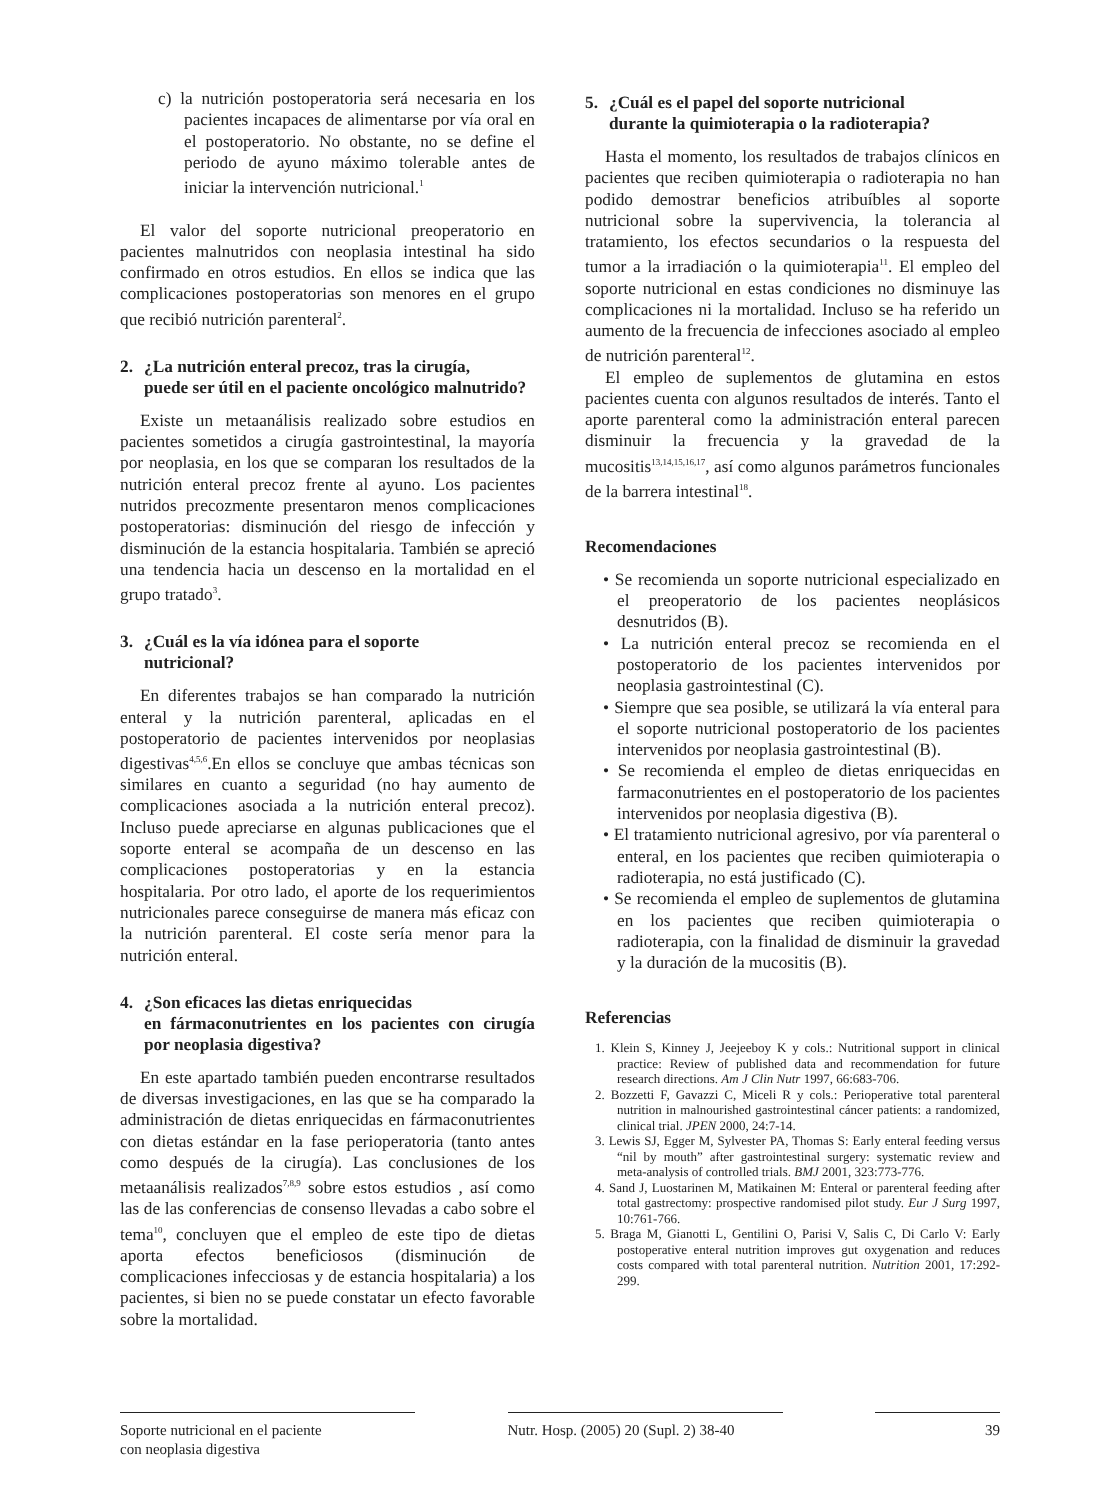c) la nutrición postoperatoria será necesaria en los pacientes incapaces de alimentarse por vía oral en el postoperatorio. No obstante, no se define el periodo de ayuno máximo tolerable antes de iniciar la intervención nutricional.<sup>1</sup>
El valor del soporte nutricional preoperatorio en pacientes malnutridos con neoplasia intestinal ha sido confirmado en otros estudios. En ellos se indica que las complicaciones postoperatorias son menores en el grupo que recibió nutrición parenteral<sup>2</sup>.
2. ¿La nutrición enteral precoz, tras la cirugía,
puede ser útil en el paciente oncológico malnutrido?
Existe un metaanálisis realizado sobre estudios en pacientes sometidos a cirugía gastrointestinal, la mayoría por neoplasia, en los que se comparan los resultados de la nutrición enteral precoz frente al ayuno. Los pacientes nutridos precozmente presentaron menos complicaciones postoperatorias: disminución del riesgo de infección y disminución de la estancia hospitalaria. También se apreció una tendencia hacia un descenso en la mortalidad en el grupo tratado<sup>3</sup>.
3. ¿Cuál es la vía idónea para el soporte
nutricional?
En diferentes trabajos se han comparado la nutrición enteral y la nutrición parenteral, aplicadas en el postoperatorio de pacientes intervenidos por neoplasias digestivas<sup>4,5,6</sup>.En ellos se concluye que ambas técnicas son similares en cuanto a seguridad (no hay aumento de complicaciones asociada a la nutrición enteral precoz). Incluso puede apreciarse en algunas publicaciones que el soporte enteral se acompaña de un descenso en las complicaciones postoperatorias y en la estancia hospitalaria. Por otro lado, el aporte de los requerimientos nutricionales parece conseguirse de manera más eficaz con la nutrición parenteral. El coste sería menor para la nutrición enteral.
4. ¿Son eficaces las dietas enriquecidas
en fármaconutrientes en los pacientes con cirugía por neoplasia digestiva?
En este apartado también pueden encontrarse resultados de diversas investigaciones, en las que se ha comparado la administración de dietas enriquecidas en fármaconutrientes con dietas estándar en la fase perioperatoria (tanto antes como después de la cirugía). Las conclusiones de los metaanálisis realizados<sup>7,8,9</sup> sobre estos estudios , así como las de las conferencias de consenso llevadas a cabo sobre el tema<sup>10</sup>, concluyen que el empleo de este tipo de dietas aporta efectos beneficiosos (disminución de complicaciones infecciosas y de estancia hospitalaria) a los pacientes, si bien no se puede constatar un efecto favorable sobre la mortalidad.
5. ¿Cuál es el papel del soporte nutricional
durante la quimioterapia o la radioterapia?
Hasta el momento, los resultados de trabajos clínicos en pacientes que reciben quimioterapia o radioterapia no han podido demostrar beneficios atribuíbles al soporte nutricional sobre la supervivencia, la tolerancia al tratamiento, los efectos secundarios o la respuesta del tumor a la irradiación o la quimioterapia<sup>11</sup>. El empleo del soporte nutricional en estas condiciones no disminuye las complicaciones ni la mortalidad. Incluso se ha referido un aumento de la frecuencia de infecciones asociado al empleo de nutrición parenteral<sup>12</sup>.
El empleo de suplementos de glutamina en estos pacientes cuenta con algunos resultados de interés. Tanto el aporte parenteral como la administración enteral parecen disminuir la frecuencia y la gravedad de la mucositis<sup>13,14,15,16,17</sup>, así como algunos parámetros funcionales de la barrera intestinal<sup>18</sup>.
Recomendaciones
• Se recomienda un soporte nutricional especializado en el preoperatorio de los pacientes neoplásicos desnutridos (B).
• La nutrición enteral precoz se recomienda en el postoperatorio de los pacientes intervenidos por neoplasia gastrointestinal (C).
• Siempre que sea posible, se utilizará la vía enteral para el soporte nutricional postoperatorio de los pacientes intervenidos por neoplasia gastrointestinal (B).
• Se recomienda el empleo de dietas enriquecidas en farmaconutrientes en el postoperatorio de los pacientes intervenidos por neoplasia digestiva (B).
• El tratamiento nutricional agresivo, por vía parenteral o enteral, en los pacientes que reciben quimioterapia o radioterapia, no está justificado (C).
• Se recomienda el empleo de suplementos de glutamina en los pacientes que reciben quimioterapia o radioterapia, con la finalidad de disminuir la gravedad y la duración de la mucositis (B).
Referencias
1. Klein S, Kinney J, Jeejeeboy K y cols.: Nutritional support in clinical practice: Review of published data and recommendation for future research directions. Am J Clin Nutr 1997, 66:683-706.
2. Bozzetti F, Gavazzi C, Miceli R y cols.: Perioperative total parenteral nutrition in malnourished gastrointestinal cáncer patients: a randomized, clinical trial. JPEN 2000, 24:7-14.
3. Lewis SJ, Egger M, Sylvester PA, Thomas S: Early enteral feeding versus “nil by mouth” after gastrointestinal surgery: systematic review and meta-analysis of controlled trials. BMJ 2001, 323:773-776.
4. Sand J, Luostarinen M, Matikainen M: Enteral or parenteral feeding after total gastrectomy: prospective randomised pilot study. Eur J Surg 1997, 10:761-766.
5. Braga M, Gianotti L, Gentilini O, Parisi V, Salis C, Di Carlo V: Early postoperative enteral nutrition improves gut oxygenation and reduces costs compared with total parenteral nutrition. Nutrition 2001, 17:292-299.
Soporte nutricional en el paciente
con neoplasia digestiva
Nutr. Hosp. (2005) 20 (Supl. 2) 38-40
39